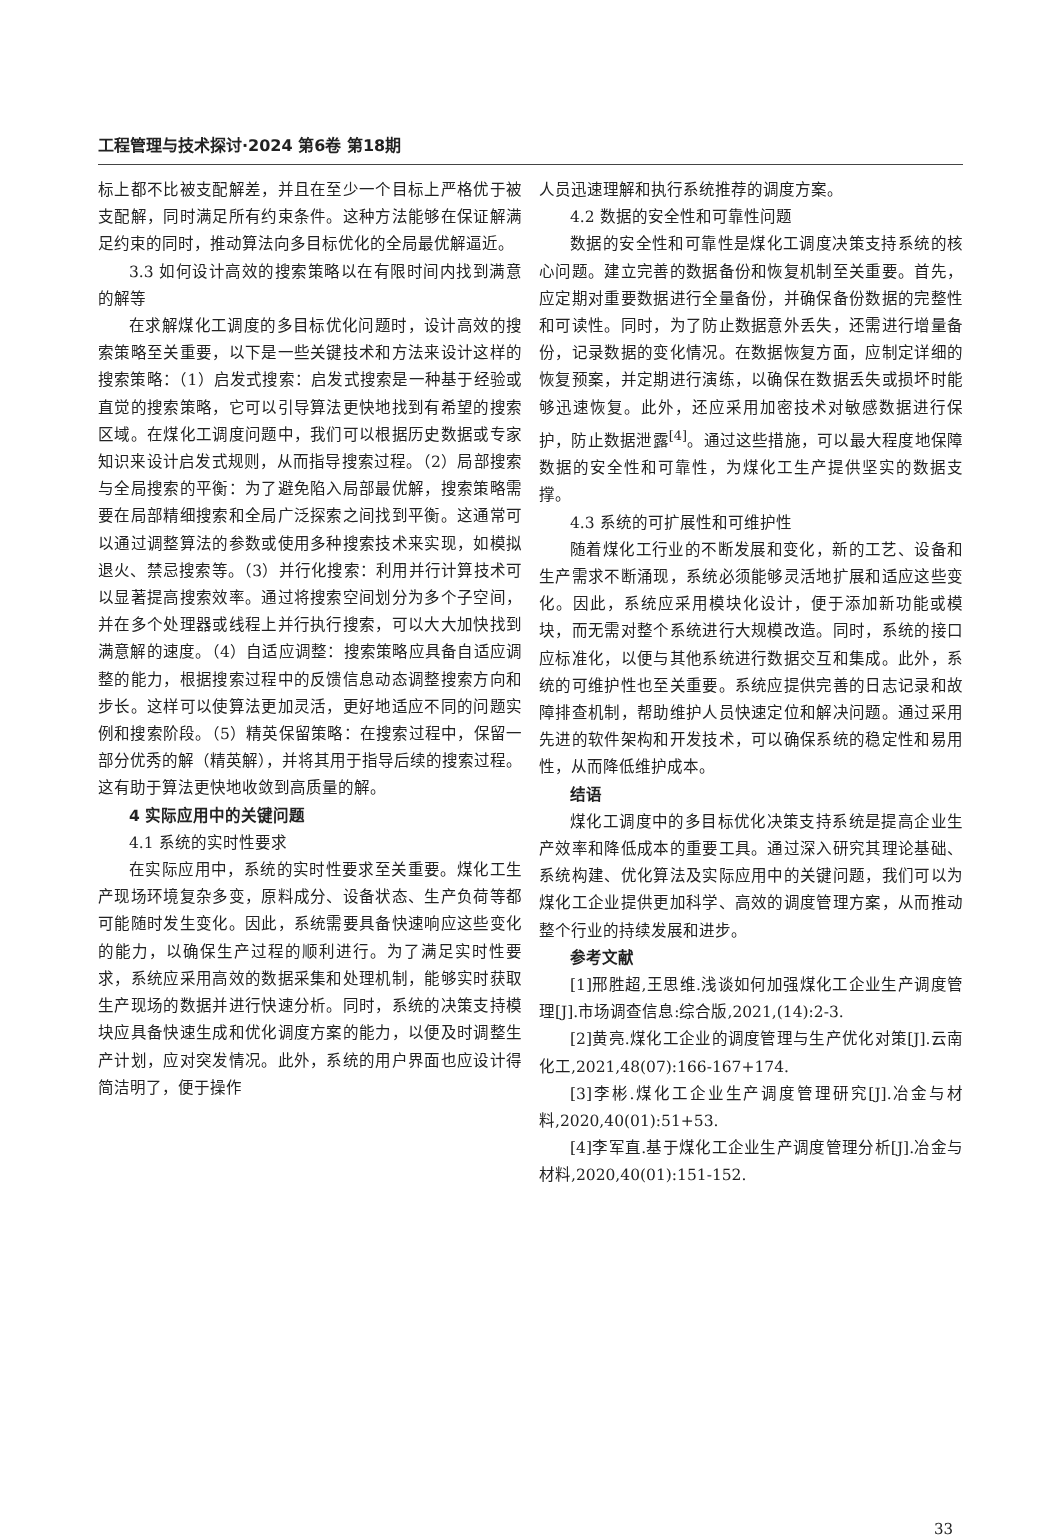工程管理与技术探讨·2024 第6卷 第18期
标上都不比被支配解差，并且在至少一个目标上严格优于被支配解，同时满足所有约束条件。这种方法能够在保证解满足约束的同时，推动算法向多目标优化的全局最优解逼近。
3.3 如何设计高效的搜索策略以在有限时间内找到满意的解等
在求解煤化工调度的多目标优化问题时，设计高效的搜索策略至关重要，以下是一些关键技术和方法来设计这样的搜索策略：（1）启发式搜索：启发式搜索是一种基于经验或直觉的搜索策略，它可以引导算法更快地找到有希望的搜索区域。在煤化工调度问题中，我们可以根据历史数据或专家知识来设计启发式规则，从而指导搜索过程。（2）局部搜索与全局搜索的平衡：为了避免陷入局部最优解，搜索策略需要在局部精细搜索和全局广泛探索之间找到平衡。这通常可以通过调整算法的参数或使用多种搜索技术来实现，如模拟退火、禁忌搜索等。（3）并行化搜索：利用并行计算技术可以显著提高搜索效率。通过将搜索空间划分为多个子空间，并在多个处理器或线程上并行执行搜索，可以大大加快找到满意解的速度。（4）自适应调整：搜索策略应具备自适应调整的能力，根据搜索过程中的反馈信息动态调整搜索方向和步长。这样可以使算法更加灵活，更好地适应不同的问题实例和搜索阶段。（5）精英保留策略：在搜索过程中，保留一部分优秀的解（精英解），并将其用于指导后续的搜索过程。这有助于算法更快地收敛到高质量的解。
4 实际应用中的关键问题
4.1 系统的实时性要求
在实际应用中，系统的实时性要求至关重要。煤化工生产现场环境复杂多变，原料成分、设备状态、生产负荷等都可能随时发生变化。因此，系统需要具备快速响应这些变化的能力，以确保生产过程的顺利进行。为了满足实时性要求，系统应采用高效的数据采集和处理机制，能够实时获取生产现场的数据并进行快速分析。同时，系统的决策支持模块应具备快速生成和优化调度方案的能力，以便及时调整生产计划，应对突发情况。此外，系统的用户界面也应设计得简洁明了，便于操作
人员迅速理解和执行系统推荐的调度方案。
4.2 数据的安全性和可靠性问题
数据的安全性和可靠性是煤化工调度决策支持系统的核心问题。建立完善的数据备份和恢复机制至关重要。首先，应定期对重要数据进行全量备份，并确保备份数据的完整性和可读性。同时，为了防止数据意外丢失，还需进行增量备份，记录数据的变化情况。在数据恢复方面，应制定详细的恢复预案，并定期进行演练，以确保在数据丢失或损坏时能够迅速恢复。此外，还应采用加密技术对敏感数据进行保护，防止数据泄露<sup>[4]</sup>。通过这些措施，可以最大程度地保障数据的安全性和可靠性，为煤化工生产提供坚实的数据支撑。
4.3 系统的可扩展性和可维护性
随着煤化工行业的不断发展和变化，新的工艺、设备和生产需求不断涌现，系统必须能够灵活地扩展和适应这些变化。因此，系统应采用模块化设计，便于添加新功能或模块，而无需对整个系统进行大规模改造。同时，系统的接口应标准化，以便与其他系统进行数据交互和集成。此外，系统的可维护性也至关重要。系统应提供完善的日志记录和故障排查机制，帮助维护人员快速定位和解决问题。通过采用先进的软件架构和开发技术，可以确保系统的稳定性和易用性，从而降低维护成本。
结语
煤化工调度中的多目标优化决策支持系统是提高企业生产效率和降低成本的重要工具。通过深入研究其理论基础、系统构建、优化算法及实际应用中的关键问题，我们可以为煤化工企业提供更加科学、高效的调度管理方案，从而推动整个行业的持续发展和进步。
参考文献
[1]邢胜超,王思维.浅谈如何加强煤化工企业生产调度管理[J].市场调查信息:综合版,2021,(14):2-3.
[2]黄亮.煤化工企业的调度管理与生产优化对策[J].云南化工,2021,48(07):166-167+174.
[3]李彬.煤化工企业生产调度管理研究[J].冶金与材料,2020,40(01):51+53.
[4]李军直.基于煤化工企业生产调度管理分析[J].冶金与材料,2020,40(01):151-152.
33